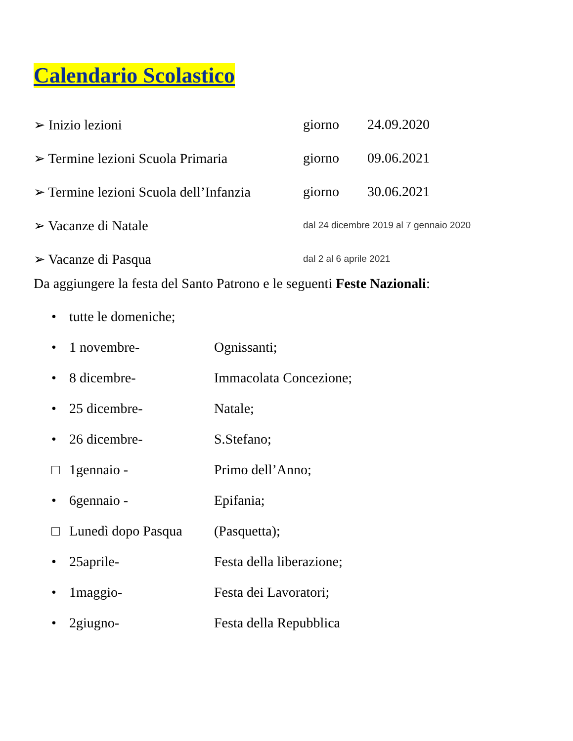Calendario Scolastico
➢ Inizio lezioni giorno 24.09.2020
➢ Termine lezioni Scuola Primaria giorno 09.06.2021
➢ Termine lezioni Scuola dell’Infanzia giorno 30.06.2021
➢ Vacanze di Natale dal 24 dicembre 2019 al 7 gennaio 2020
➢ Vacanze di Pasqua dal 2 al 6 aprile 2021
Da aggiungere la festa del Santo Patrono e le seguenti Feste Nazionali:
• tutte le domeniche;
• 1 novembre- Ognissanti;
• 8 dicembre- Immacolata Concezione;
• 25 dicembre- Natale;
• 26 dicembre- S.Stefano;
□ 1gennaio - Primo dell’Anno;
• 6gennaio - Epifania;
□ Lunedì dopo Pasqua (Pasquetta);
• 25aprile- Festa della liberazione;
• 1maggio- Festa dei Lavoratori;
• 2giugno- Festa della Repubblica